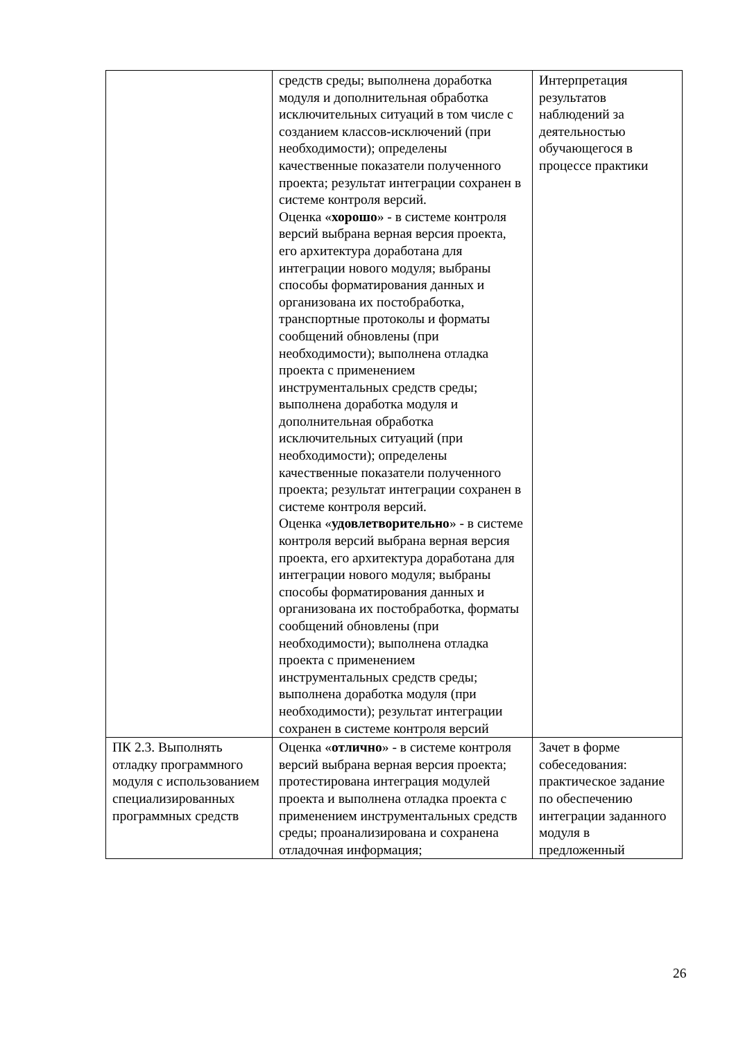| | средств среды; выполнена доработка модуля и дополнительная обработка исключительных ситуаций в том числе с созданием классов-исключений (при необходимости); определены качественные показатели полученного проекта; результат интеграции сохранен в системе контроля версий. Оценка « хорошо » - в системе контроля версий выбрана верная версия проекта, его архитектура доработана для интеграции нового модуля; выбраны способы форматирования данных и организована их постобработка, транспортные протоколы и форматы сообщений обновлены (при необходимости); выполнена отладка проекта с применением инструментальных средств среды; выполнена доработка модуля и дополнительная обработка исключительных ситуаций (при необходимости); определены качественные показатели полученного проекта; результат интеграции сохранен в системе контроля версий. Оценка « удовлетворительно » - в системе контроля версий выбрана верная версия проекта, его архитектура доработана для интеграции нового модуля; выбраны способы форматирования данных и организована их постобработка, форматы сообщений обновлены (при необходимости); выполнена отладка проекта с применением инструментальных средств среды; выполнена доработка модуля (при необходимости); результат интеграции сохранен в системе контроля версий | Интерпретация результатов наблюдений за деятельностью обучающегося в процессе практики |
| ПК 2.3. Выполнять отладку программного модуля с использованием специализированных программных средств | Оценка « отлично » - в системе контроля версий выбрана верная версия проекта; протестирована интеграция модулей проекта и выполнена отладка проекта с применением инструментальных средств среды; проанализирована и сохранена отладочная информация; | Зачет в форме собеседования: практическое задание по обеспечению интеграции заданного модуля в предложенный |
26